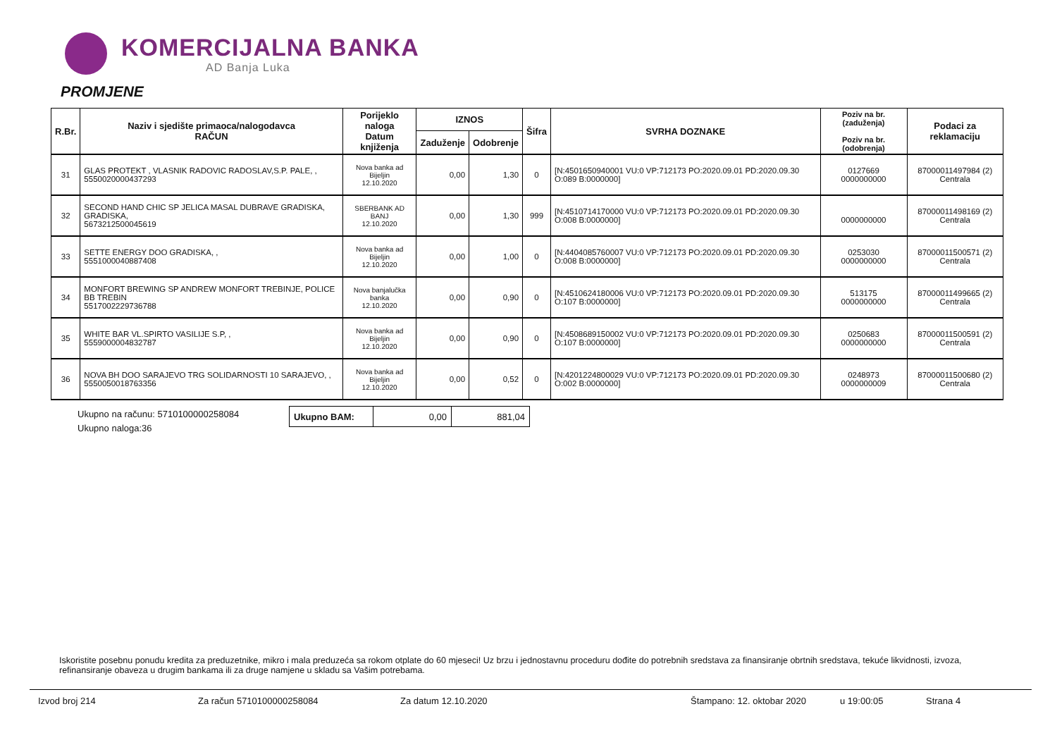KOMERCIJALNA BANKA
AD Banja Luka
PROMJENE
| R.Br. | Naziv i sjedište primaoca/nalogodavca RAČUN | Porijeklo naloga Datum knjiženja | IZNOS | | Šifra | SVRHA DOZNAKE | Poziv na br. (zaduženja) Poziv na br. (odobrenja) | Podaci za reklamaciju |
| --- | --- | --- | --- | --- | --- | --- | --- | --- |
| | | | Zaduženje | Odobrenje | | | | |
| 31 | GLAS PROTEKT , VLASNIK RADOVIC RADOSLAV,S.P. PALE, , 5550020000437293 | Nova banka ad Bijeljin 12.10.2020 | 0,00 | 1,30 | 0 | [N:4501650940001 VU:0 VP:712173 PO:2020.09.01 PD:2020.09.30 O:089 B:0000000] | 0127669 0000000000 | 87000011497984 (2) Centrala |
| 32 | SECOND HAND CHIC SP JELICA MASAL DUBRAVE GRADISKA, GRADISKA, 5673212500045619 | SBERBANK AD BANJ 12.10.2020 | 0,00 | 1,30 | 999 | [N:4510714170000 VU:0 VP:712173 PO:2020.09.01 PD:2020.09.30 O:008 B:0000000] | 0000000000 | 87000011498169 (2) Centrala |
| 33 | SETTE ENERGY DOO GRADISKA, , 5551000040887408 | Nova banka ad Bijeljin 12.10.2020 | 0,00 | 1,00 | 0 | [N:4404085760007 VU:0 VP:712173 PO:2020.09.01 PD:2020.09.30 O:008 B:0000000] | 0253030 0000000000 | 87000011500571 (2) Centrala |
| 34 | MONFORT BREWING SP ANDREW MONFORT TREBINJE, POLICE BB TREBIN 5517002229736788 | Nova banjalučka banka 12.10.2020 | 0,00 | 0,90 | 0 | [N:4510624180006 VU:0 VP:712173 PO:2020.09.01 PD:2020.09.30 O:107 B:0000000] | 513175 0000000000 | 87000011499665 (2) Centrala |
| 35 | WHITE BAR VL.SPIRTO VASILIJE S.P, , 5559000004832787 | Nova banka ad Bijeljin 12.10.2020 | 0,00 | 0,90 | 0 | [N:4508689150002 VU:0 VP:712173 PO:2020.09.01 PD:2020.09.30 O:107 B:0000000] | 0250683 0000000000 | 87000011500591 (2) Centrala |
| 36 | NOVA BH DOO SARAJEVO TRG SOLIDARNOSTI 10 SARAJEVO, , 5550050018763356 | Nova banka ad Bijeljin 12.10.2020 | 0,00 | 0,52 | 0 | [N:4201224800029 VU:0 VP:712173 PO:2020.09.01 PD:2020.09.30 O:002 B:0000000] | 0248973 0000000009 | 87000011500680 (2) Centrala |
Ukupno na računu: 5710100000258084
Ukupno naloga:36
| Ukupno BAM: | 0,00 | 881,04 |
Iskoristite posebnu ponudu kredita za preduzetnike, mikro i mala preduzeća sa rokom otplate do 60 mjeseci! Uz brzu i jednostavnu proceduru dođite do potrebnih sredstava za finansiranje obrtnih sredstava, tekuće likvidnosti, izvoza, refinansiranje obaveza u drugim bankama ili za druge namjene u skladu sa Vašim potrebama.
Izvod broj 214 Za račun 5710100000258084 Za datum 12.10.2020 Štampano: 12. oktobar 2020 u 19:00:05 Strana 4